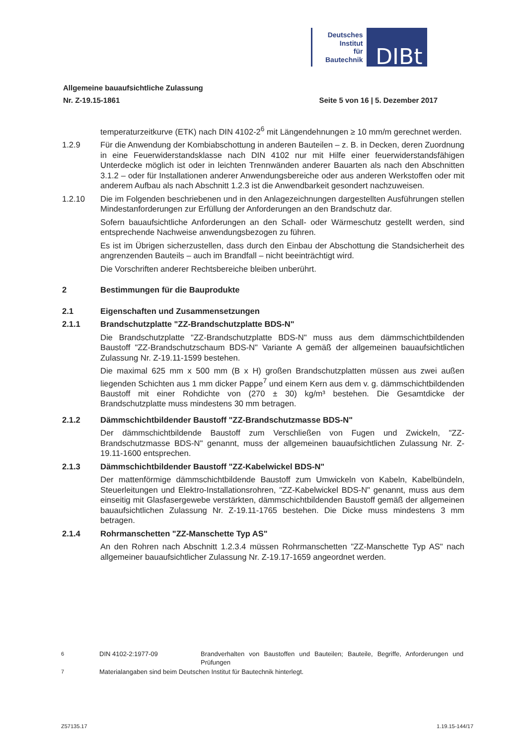Deutsches
Institut
für
Bautechnik
DIBt
Allgemeine bauaufsichtliche Zulassung
Nr. Z-19.15-1861 Seite 5 von 16 | 5. Dezember 2017
temperaturzeitkurve (ETK) nach DIN 4102-2<sup>6</sup> mit Längendehnungen ≥ 10 mm/m gerechnet werden.
1.2.9 Für die Anwendung der Kombiabschottung in anderen Bauteilen – z. B. in Decken, deren Zuordnung in eine Feuerwiderstandsklasse nach DIN 4102 nur mit Hilfe einer feuerwiderstandsfähigen Unterdecke möglich ist oder in leichten Trennwänden anderer Bauarten als nach den Abschnitten 3.1.2 – oder für Installationen anderer Anwendungsbereiche oder aus anderen Werkstoffen oder mit anderem Aufbau als nach Abschnitt 1.2.3 ist die Anwendbarkeit gesondert nachzuweisen.
1.2.10 Die im Folgenden beschriebenen und in den Anlagezeichnungen dargestellten Ausführungen stellen Mindestanforderungen zur Erfüllung der Anforderungen an den Brandschutz dar.
Sofern bauaufsichtliche Anforderungen an den Schall- oder Wärmeschutz gestellt werden, sind entsprechende Nachweise anwendungsbezogen zu führen.
Es ist im Übrigen sicherzustellen, dass durch den Einbau der Abschottung die Standsicherheit des angrenzenden Bauteils – auch im Brandfall – nicht beeinträchtigt wird.
Die Vorschriften anderer Rechtsbereiche bleiben unberührt.
2 Bestimmungen für die Bauprodukte
2.1 Eigenschaften und Zusammensetzungen
2.1.1 Brandschutzplatte "ZZ-Brandschutzplatte BDS-N"
Die Brandschutzplatte "ZZ-Brandschutzplatte BDS-N" muss aus dem dämmschichtbildenden Baustoff "ZZ-Brandschutzschaum BDS-N" Variante A gemäß der allgemeinen bauaufsichtlichen Zulassung Nr. Z-19.11-1599 bestehen.
Die maximal 625 mm x 500 mm (B x H) großen Brandschutzplatten müssen aus zwei außen liegenden Schichten aus 1 mm dicker Pappe<sup>7</sup> und einem Kern aus dem v. g. dämmschichtbildenden Baustoff mit einer Rohdichte von (270 ± 30) kg/m³ bestehen. Die Gesamtdicke der Brandschutzplatte muss mindestens 30 mm betragen.
2.1.2 Dämmschichtbildender Baustoff "ZZ-Brandschutzmasse BDS-N"
Der dämmschichtbildende Baustoff zum Verschließen von Fugen und Zwickeln, "ZZ-Brandschutzmasse BDS-N" genannt, muss der allgemeinen bauaufsichtlichen Zulassung Nr. Z-19.11-1600 entsprechen.
2.1.3 Dämmschichtbildender Baustoff "ZZ-Kabelwickel BDS-N"
Der mattenförmige dämmschichtbildende Baustoff zum Umwickeln von Kabeln, Kabelbündeln, Steuerleitungen und Elektro-Installationsrohren, "ZZ-Kabelwickel BDS-N" genannt, muss aus dem einseitig mit Glasfasergewebe verstärkten, dämmschichtbildenden Baustoff gemäß der allgemeinen bauaufsichtlichen Zulassung Nr. Z-19.11-1765 bestehen. Die Dicke muss mindestens 3 mm betragen.
2.1.4 Rohrmanschetten "ZZ-Manschette Typ AS"
An den Rohren nach Abschnitt 1.2.3.4 müssen Rohrmanschetten "ZZ-Manschette Typ AS" nach allgemeiner bauaufsichtlicher Zulassung Nr. Z-19.17-1659 angeordnet werden.
<sup>6</sup> DIN 4102-2:1977-09 Brandverhalten von Baustoffen und Bauteilen; Bauteile, Begriffe, Anforderungen und Prüfungen
<sup>7</sup> Materialangaben sind beim Deutschen Institut für Bautechnik hinterlegt.
Z57135.17 1.19.15-144/17